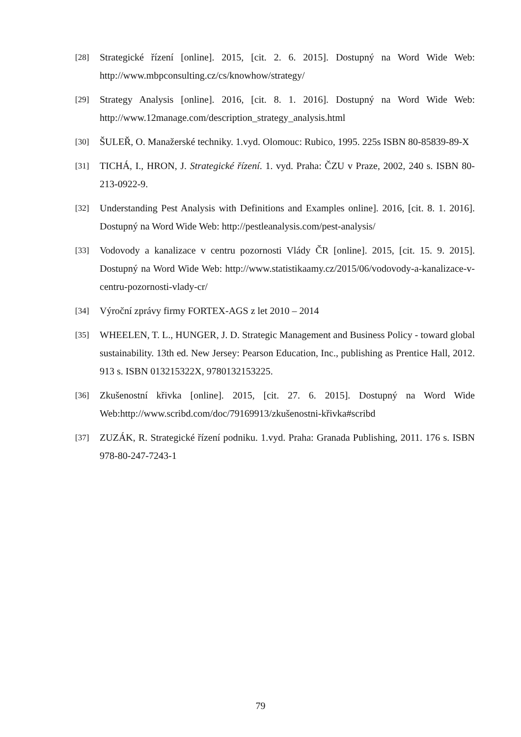[28] Strategické řízení [online]. 2015, [cit. 2. 6. 2015]. Dostupný na Word Wide Web: http://www.mbpconsulting.cz/cs/knowhow/strategy/
[29] Strategy Analysis [online]. 2016, [cit. 8. 1. 2016]. Dostupný na Word Wide Web: http://www.12manage.com/description_strategy_analysis.html
[30] ŠULEŘ, O. Manažerské techniky. 1.vyd. Olomouc: Rubico, 1995. 225s ISBN 80-85839-89-X
[31] TICHÁ, I., HRON, J. Strategické řízení. 1. vyd. Praha: ČZU v Praze, 2002, 240 s. ISBN 80-213-0922-9.
[32] Understanding Pest Analysis with Definitions and Examples online]. 2016, [cit. 8. 1. 2016]. Dostupný na Word Wide Web: http://pestleanalysis.com/pest-analysis/
[33] Vodovody a kanalizace v centru pozornosti Vlády ČR [online]. 2015, [cit. 15. 9. 2015]. Dostupný na Word Wide Web: http://www.statistikaamy.cz/2015/06/vodovody-a-kanalizace-v-centru-pozornosti-vlady-cr/
[34] Výroční zprávy firmy FORTEX-AGS z let 2010 – 2014
[35] WHEELEN, T. L., HUNGER, J. D. Strategic Management and Business Policy - toward global sustainability. 13th ed. New Jersey: Pearson Education, Inc., publishing as Prentice Hall, 2012. 913 s. ISBN 013215322X, 9780132153225.
[36] Zkušenostní křivka [online]. 2015, [cit. 27. 6. 2015]. Dostupný na Word Wide Web:http://www.scribd.com/doc/79169913/zkušenostni-křivka#scribd
[37] ZUZÁK, R. Strategické řízení podniku. 1.vyd. Praha: Granada Publishing, 2011. 176 s. ISBN 978-80-247-7243-1
79